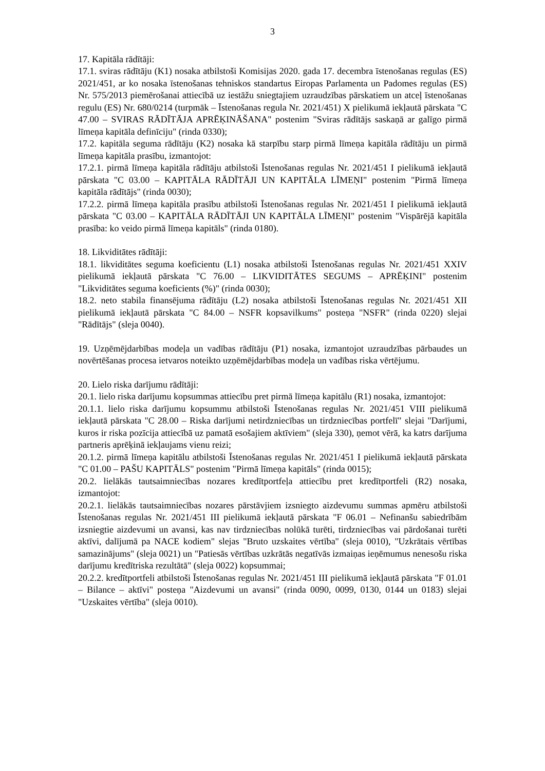3
17. Kapitāla rādītāji:
17.1. sviras rādītāju (K1) nosaka atbilstoši Komisijas 2020. gada 17. decembra īstenošanas regulas (ES) 2021/451, ar ko nosaka īstenošanas tehniskos standartus Eiropas Parlamenta un Padomes regulas (ES) Nr. 575/2013 piemērošanai attiecībā uz iestāžu sniegtajiem uzraudzības pārskatiem un atceļ īstenošanas regulu (ES) Nr. 680/0214 (turpmāk – Īstenošanas regula Nr. 2021/451) X pielikumā iekļautā pārskata "C 47.00 – SVIRAS RĀDĪTĀJA APRĒĶINĀŠANA" postenim "Sviras rādītājs saskaņā ar galīgo pirmā līmeņa kapitāla definīciju" (rinda 0330);
17.2. kapitāla seguma rādītāju (K2) nosaka kā starpību starp pirmā līmeņa kapitāla rādītāju un pirmā līmeņa kapitāla prasību, izmantojot:
17.2.1. pirmā līmeņa kapitāla rādītāju atbilstoši Īstenošanas regulas Nr. 2021/451 I pielikumā iekļautā pārskata "C 03.00 – KAPITĀLA RĀDĪTĀJI UN KAPITĀLA LĪMEŅI" postenim "Pirmā līmeņa kapitāla rādītājs" (rinda 0030);
17.2.2. pirmā līmeņa kapitāla prasību atbilstoši Īstenošanas regulas Nr. 2021/451 I pielikumā iekļautā pārskata "C 03.00 – KAPITĀLA RĀDĪTĀJI UN KAPITĀLA LĪMEŅI" postenim "Vispārējā kapitāla prasība: ko veido pirmā līmeņa kapitāls" (rinda 0180).
18. Likviditātes rādītāji:
18.1. likviditātes seguma koeficientu (L1) nosaka atbilstoši Īstenošanas regulas Nr. 2021/451 XXIV pielikumā iekļautā pārskata "C 76.00 – LIKVIDITĀTES SEGUMS – APRĒĶINI" postenim "Likviditātes seguma koeficients (%)" (rinda 0030);
18.2. neto stabila finansējuma rādītāju (L2) nosaka atbilstoši Īstenošanas regulas Nr. 2021/451 XII pielikumā iekļautā pārskata "C 84.00 – NSFR kopsavilkums" posteņa "NSFR" (rinda 0220) slejai "Rādītājs" (sleja 0040).
19. Uzņēmējdarbības modeļa un vadības rādītāju (P1) nosaka, izmantojot uzraudzības pārbaudes un novērtēšanas procesa ietvaros noteikto uzņēmējdarbības modeļa un vadības riska vērtējumu.
20. Lielo riska darījumu rādītāji:
20.1. lielo riska darījumu kopsummas attiecību pret pirmā līmeņa kapitālu (R1) nosaka, izmantojot:
20.1.1. lielo riska darījumu kopsummu atbilstoši Īstenošanas regulas Nr. 2021/451 VIII pielikumā iekļautā pārskata "C 28.00 – Riska darījumi netirdzniecības un tirdzniecības portfelī" slejai "Darījumi, kuros ir riska pozīcija attiecībā uz pamatā esošajiem aktīviem" (sleja 330), ņemot vērā, ka katrs darījuma partneris aprēķinā iekļaujams vienu reizi;
20.1.2. pirmā līmeņa kapitālu atbilstoši Īstenošanas regulas Nr. 2021/451 I pielikumā iekļautā pārskata "C 01.00 – PAŠU KAPITĀLS" postenim "Pirmā līmeņa kapitāls" (rinda 0015);
20.2. lielākās tautsaimniecības nozares kredītportfeļa attiecību pret kredītportfeli (R2) nosaka, izmantojot:
20.2.1. lielākās tautsaimniecības nozares pārstāvjiem izsniegto aizdevumu summas apmēru atbilstoši Īstenošanas regulas Nr. 2021/451 III pielikumā iekļautā pārskata "F 06.01 – Nefinanšu sabiedrībām izsniegtie aizdevumi un avansi, kas nav tirdzniecības nolūkā turēti, tirdzniecības vai pārdošanai turēti aktīvi, dalījumā pa NACE kodiem" slejas "Bruto uzskaites vērtība" (sleja 0010), "Uzkrātais vērtības samazinājums" (sleja 0021) un "Patiesās vērtības uzkrātās negatīvās izmaiņas ieņēmumus nenesošu riska darījumu kredītriska rezultātā" (sleja 0022) kopsummai;
20.2.2. kredītportfeli atbilstoši Īstenošanas regulas Nr. 2021/451 III pielikumā iekļautā pārskata "F 01.01 – Bilance – aktīvi" posteņa "Aizdevumi un avansi" (rinda 0090, 0099, 0130, 0144 un 0183) slejai "Uzskaites vērtība" (sleja 0010).